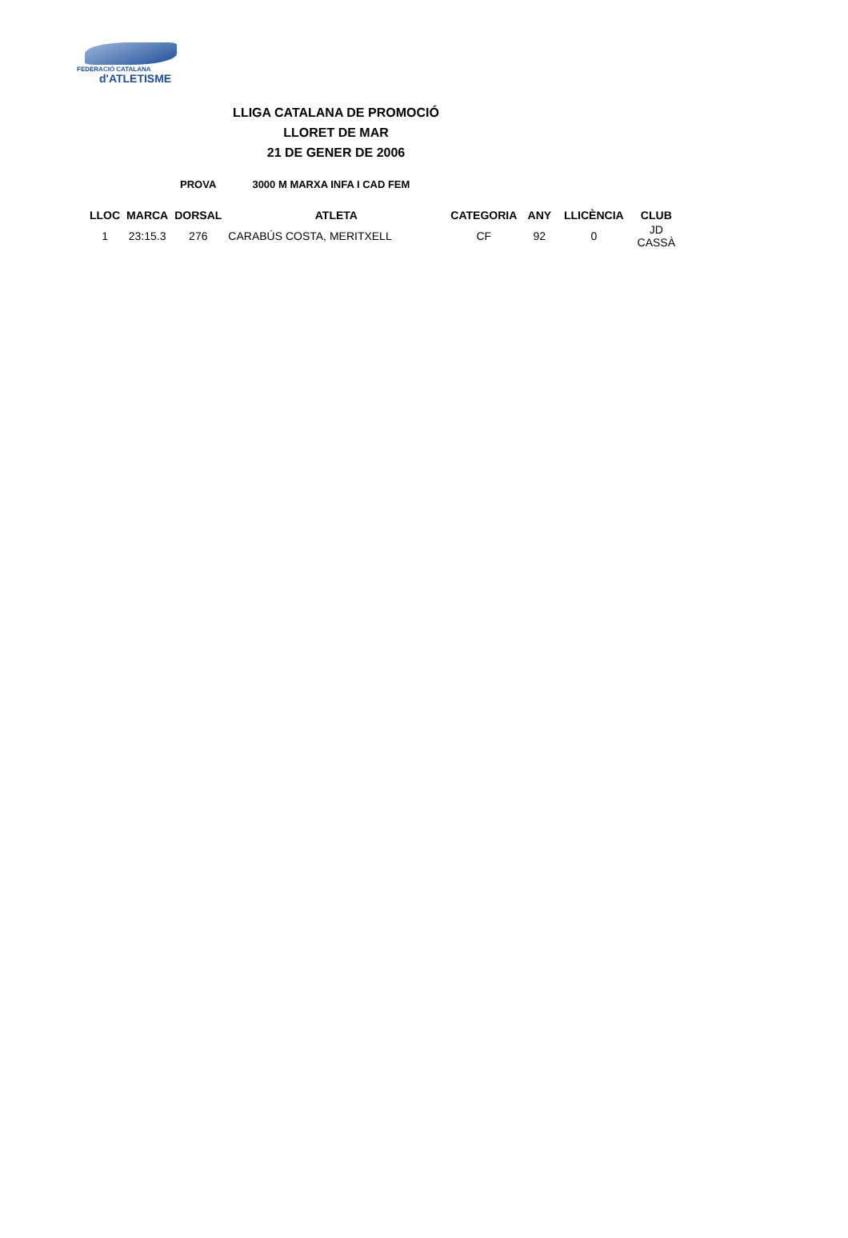FEDERACIÓ CATALANA
d'ATLETISME
LLIGA CATALANA DE PROMOCIÓ
LLORET DE MAR
21 DE GENER DE 2006
PROVA 3000 M MARXA INFA I CAD FEM
| LLOC | MARCA | DORSAL | ATLETA | CATEGORIA | ANY | LLICÈNCIA | CLUB |
| --- | --- | --- | --- | --- | --- | --- | --- |
| 1 | 23:15.3 | 276 | CARABÚS COSTA, MERITXELL | CF | 92 | 0 | JD CASSÀ |